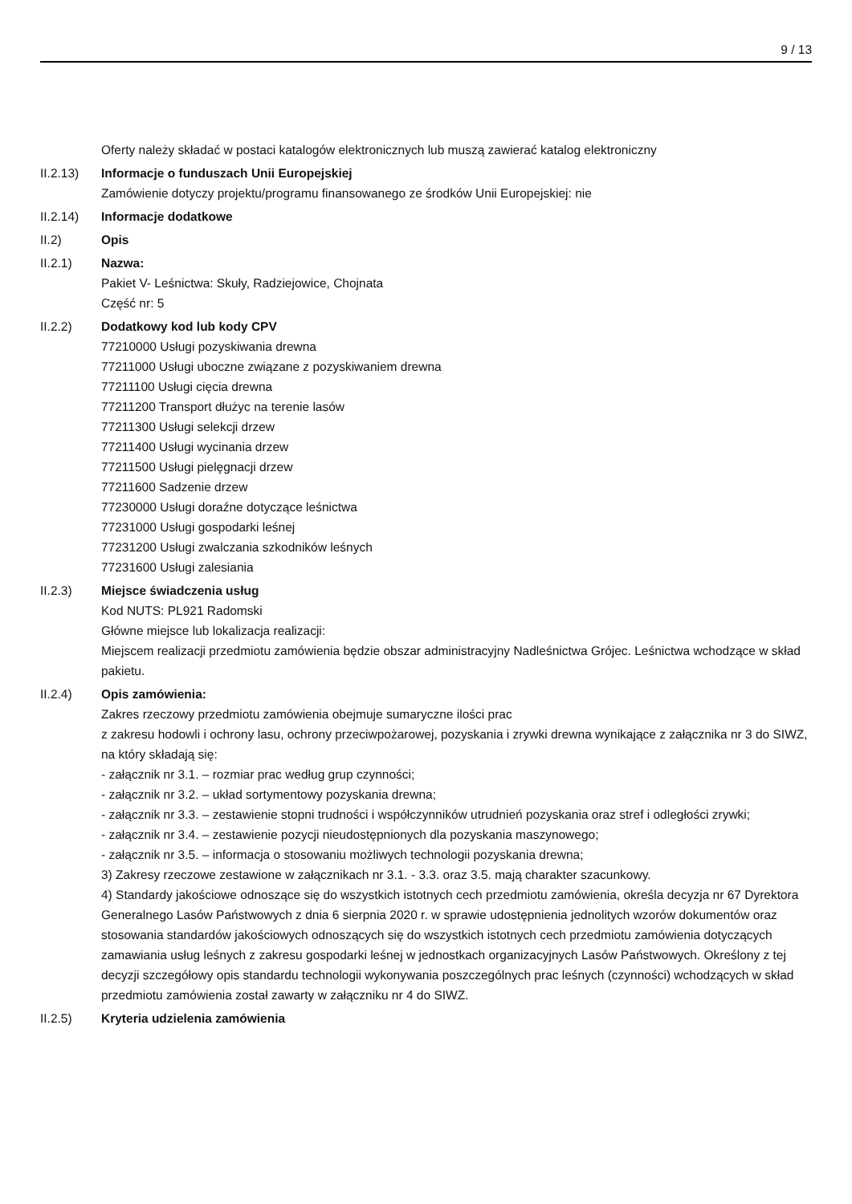9 / 13
Oferty należy składać w postaci katalogów elektronicznych lub muszą zawierać katalog elektroniczny
II.2.13) Informacje o funduszach Unii Europejskiej
Zamówienie dotyczy projektu/programu finansowanego ze środków Unii Europejskiej: nie
II.2.14) Informacje dodatkowe
II.2) Opis
II.2.1) Nazwa:
Pakiet V- Leśnictwa: Skuły, Radziejowice, Chojnata
Część nr: 5
II.2.2) Dodatkowy kod lub kody CPV
77210000 Usługi pozyskiwania drewna
77211000 Usługi uboczne związane z pozyskiwaniem drewna
77211100 Usługi cięcia drewna
77211200 Transport dłużyc na terenie lasów
77211300 Usługi selekcji drzew
77211400 Usługi wycinania drzew
77211500 Usługi pielęgnacji drzew
77211600 Sadzenie drzew
77230000 Usługi doraźne dotyczące leśnictwa
77231000 Usługi gospodarki leśnej
77231200 Usługi zwalczania szkodników leśnych
77231600 Usługi zalesiania
II.2.3) Miejsce świadczenia usług
Kod NUTS: PL921 Radomski
Główne miejsce lub lokalizacja realizacji:
Miejscem realizacji przedmiotu zamówienia będzie obszar administracyjny Nadleśnictwa Grójec. Leśnictwa wchodzące w skład pakietu.
II.2.4) Opis zamówienia:
Zakres rzeczowy przedmiotu zamówienia obejmuje sumaryczne ilości prac
z zakresu hodowli i ochrony lasu, ochrony przeciwpożarowej, pozyskania i zrywki drewna wynikające z załącznika nr 3 do SIWZ, na który składają się:
- załącznik nr 3.1. – rozmiar prac według grup czynności;
- załącznik nr 3.2. – układ sortymentowy pozyskania drewna;
- załącznik nr 3.3. – zestawienie stopni trudności i współczynników utrudnień pozyskania oraz stref i odległości zrywki;
- załącznik nr 3.4. – zestawienie pozycji nieudostępnionych dla pozyskania maszynowego;
- załącznik nr 3.5. – informacja o stosowaniu możliwych technologii pozyskania drewna;
3) Zakresy rzeczowe zestawione w załącznikach nr 3.1. - 3.3. oraz 3.5. mają charakter szacunkowy.
4) Standardy jakościowe odnoszące się do wszystkich istotnych cech przedmiotu zamówienia, określa decyzja nr 67 Dyrektora Generalnego Lasów Państwowych z dnia 6 sierpnia 2020 r. w sprawie udostępnienia jednolitych wzorów dokumentów oraz stosowania standardów jakościowych odnoszących się do wszystkich istotnych cech przedmiotu zamówienia dotyczących zamawiania usług leśnych z zakresu gospodarki leśnej w jednostkach organizacyjnych Lasów Państwowych. Określony z tej decyzji szczegółowy opis standardu technologii wykonywania poszczególnych prac leśnych (czynności) wchodzących w skład przedmiotu zamówienia został zawarty w załączniku nr 4 do SIWZ.
II.2.5) Kryteria udzielenia zamówienia